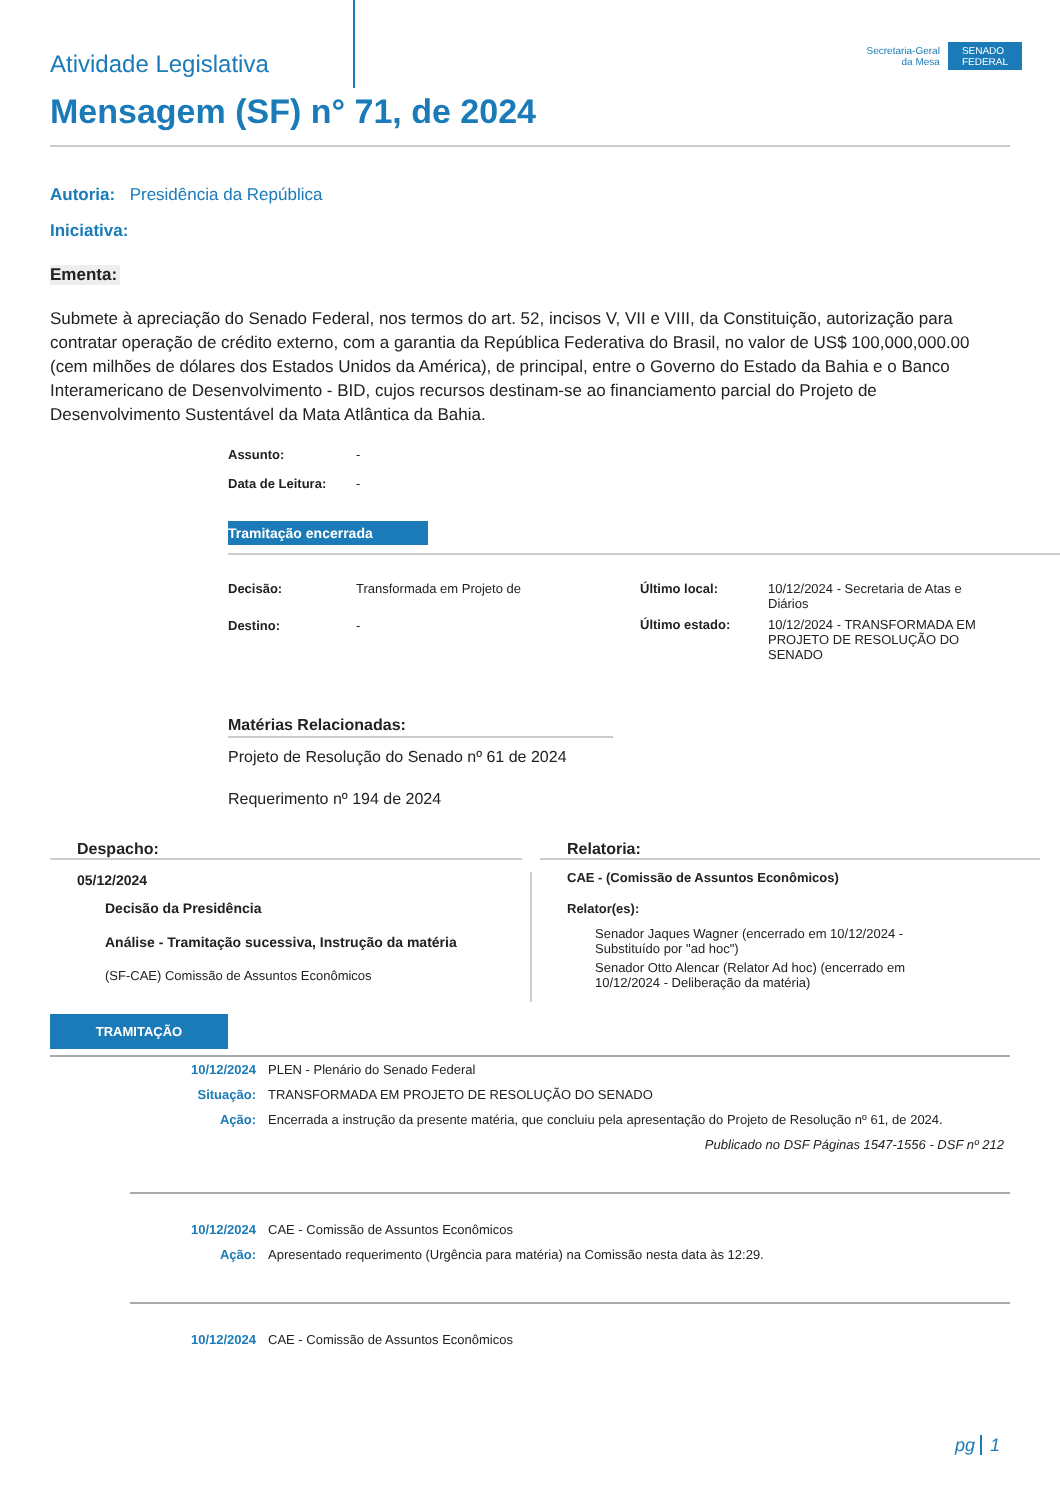Atividade Legislativa
Secretaria-Geral
da Mesa
SENADO
FEDERAL
Mensagem (SF) n° 71, de 2024
Autoria: Presidência da República
Iniciativa:
Ementa:
Submete à apreciação do Senado Federal, nos termos do art. 52, incisos V, VII e VIII, da Constituição, autorização para contratar operação de crédito externo, com a garantia da República Federativa do Brasil, no valor de US$ 100,000,000.00 (cem milhões de dólares dos Estados Unidos da América), de principal, entre o Governo do Estado da Bahia e o Banco Interamericano de Desenvolvimento - BID, cujos recursos destinam-se ao financiamento parcial do Projeto de Desenvolvimento Sustentável da Mata Atlântica da Bahia.
Assunto: -
Data de Leitura: -
Tramitação encerrada
Decisão: Transformada em Projeto de
Destino: -
Último local: 10/12/2024 - Secretaria de Atas e Diários
Último estado: 10/12/2024 - TRANSFORMADA EM PROJETO DE RESOLUÇÃO DO SENADO
Matérias Relacionadas:
Projeto de Resolução do Senado nº 61 de 2024
Requerimento nº 194 de 2024
Despacho:
05/12/2024
Decisão da Presidência
Análise - Tramitação sucessiva, Instrução da matéria
(SF-CAE) Comissão de Assuntos Econômicos
Relatoria:
CAE - (Comissão de Assuntos Econômicos)
Relator(es):
Senador Jaques Wagner (encerrado em 10/12/2024 - Substituído por "ad hoc")
Senador Otto Alencar (Relator Ad hoc) (encerrado em 10/12/2024 - Deliberação da matéria)
TRAMITAÇÃO
| 10/12/2024 | PLEN - Plenário do Senado Federal |
| Situação: | TRANSFORMADA EM PROJETO DE RESOLUÇÃO DO SENADO |
| Ação: | Encerrada a instrução da presente matéria, que concluiu pela apresentação do Projeto de Resolução nº 61, de 2024. |
| | Publicado no DSF Páginas 1547-1556 - DSF nº 212 |
| 10/12/2024 | CAE - Comissão de Assuntos Econômicos |
| Ação: | Apresentado requerimento (Urgência para matéria) na Comissão nesta data às 12:29. |
| 10/12/2024 | CAE - Comissão de Assuntos Econômicos |
pg 1